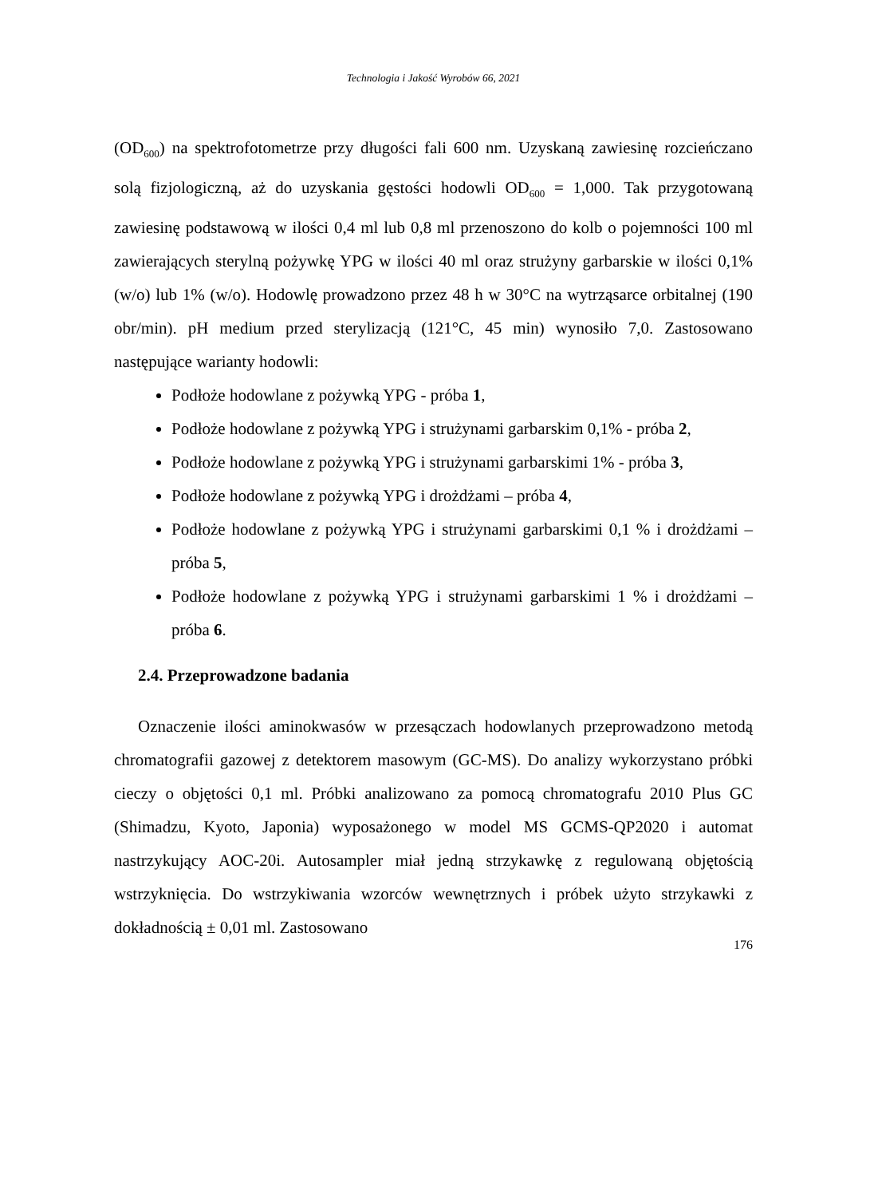Technologia i Jakość Wyrobów 66, 2021
(OD<sub>600</sub>) na spektrofotometrze przy długości fali 600 nm. Uzyskaną zawiesinę rozcieńczano solą fizjologiczną, aż do uzyskania gęstości hodowli OD<sub>600</sub> = 1,000. Tak przygotowaną zawiesinę podstawową w ilości 0,4 ml lub 0,8 ml przenoszono do kolb o pojemności 100 ml zawierających sterylną pożywkę YPG w ilości 40 ml oraz strużyny garbarskie w ilości 0,1% (w/o) lub 1% (w/o). Hodowlę prowadzono przez 48 h w 30°C na wytrząsarce orbitalnej (190 obr/min). pH medium przed sterylizacją (121°C, 45 min) wynosiło 7,0. Zastosowano następujące warianty hodowli:
Podłoże hodowlane z pożywką YPG - próba 1,
Podłoże hodowlane z pożywką YPG i strużynami garbarskim 0,1% - próba 2,
Podłoże hodowlane z pożywką YPG i strużynami garbarskimi 1% - próba 3,
Podłoże hodowlane z pożywką YPG i drożdżami – próba 4,
Podłoże hodowlane z pożywką YPG i strużynami garbarskimi 0,1 % i drożdżami – próba 5,
Podłoże hodowlane z pożywką YPG i strużynami garbarskimi 1 % i drożdżami – próba 6.
2.4. Przeprowadzone badania
Oznaczenie ilości aminokwasów w przesączach hodowlanych przeprowadzono metodą chromatografii gazowej z detektorem masowym (GC-MS). Do analizy wykorzystano próbki cieczy o objętości 0,1 ml. Próbki analizowano za pomocą chromatografu 2010 Plus GC (Shimadzu, Kyoto, Japonia) wyposażonego w model MS GCMS-QP2020 i automat nastrzykujący AOC-20i. Autosampler miał jedną strzykawkę z regulowaną objętością wstrzyknięcia. Do wstrzykiwania wzorców wewnętrznych i próbek użyto strzykawki z dokładnością ± 0,01 ml. Zastosowano
176